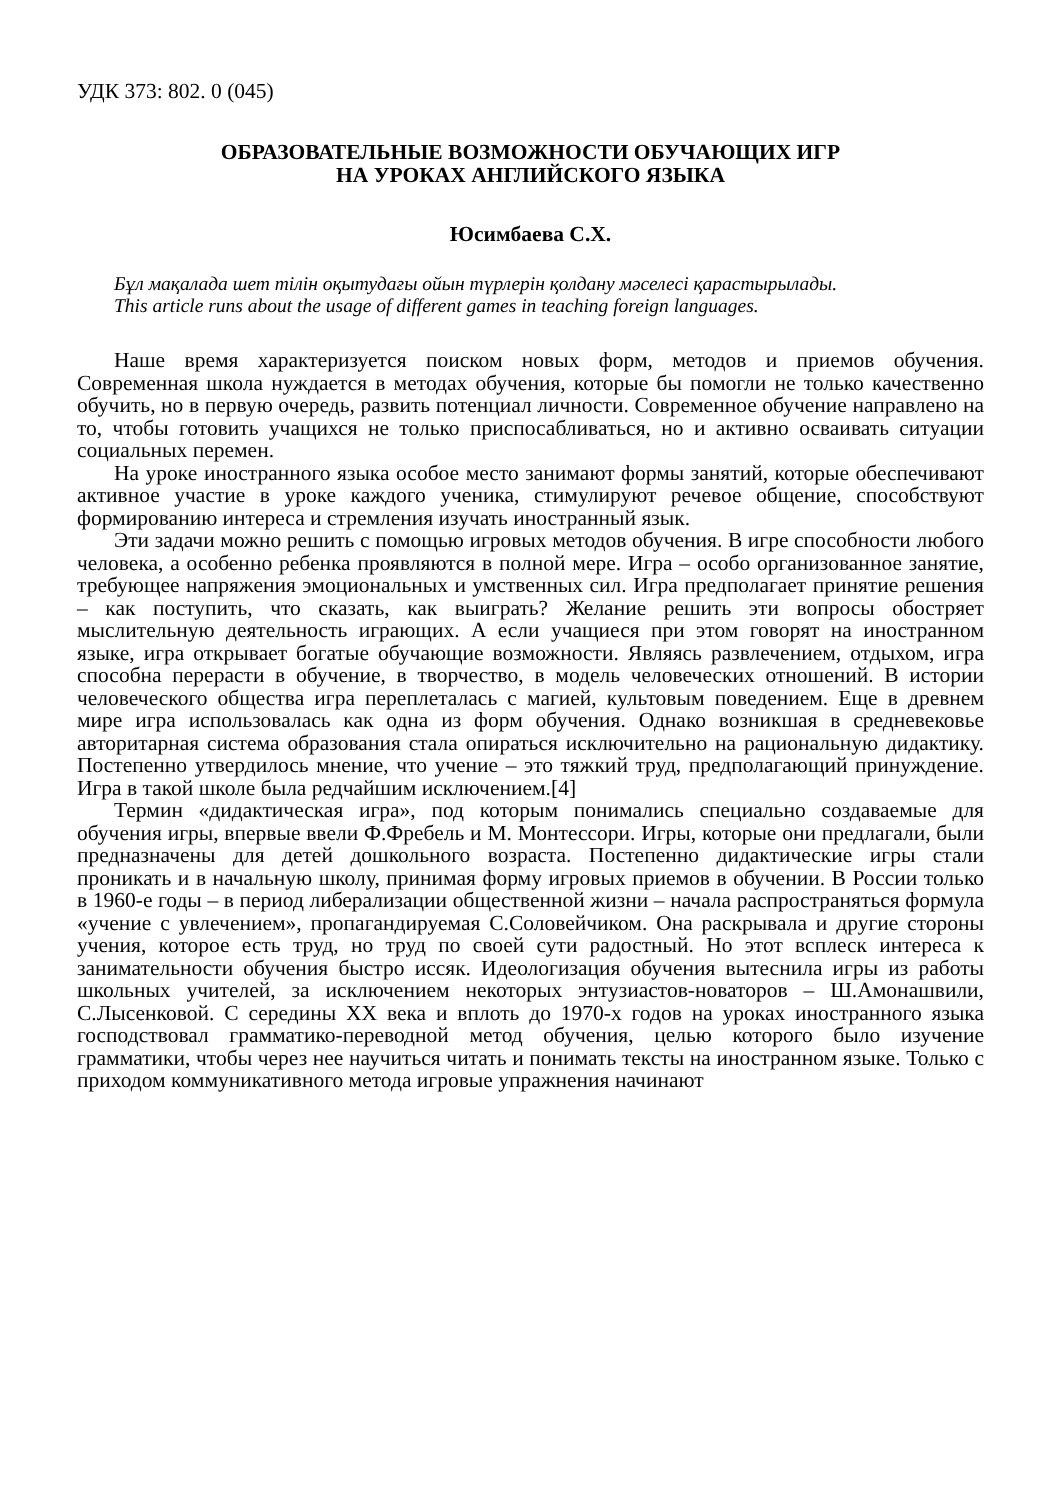УДК 373: 802. 0 (045)
ОБРАЗОВАТЕЛЬНЫЕ ВОЗМОЖНОСТИ ОБУЧАЮЩИХ ИГР
НА УРОКАХ АНГЛИЙСКОГО ЯЗЫКА
Юсимбаева С.Х.
Бұл мақалада шет тілін оқытудағы ойын түрлерін қолдану мәселесі қарастырылады.
This article runs about the usage of different games in teaching foreign languages.
Наше время характеризуется поиском новых форм, методов и приемов обучения. Современная школа нуждается в методах обучения, которые бы помогли не только качественно обучить, но в первую очередь, развить потенциал личности. Современное обучение направлено на то, чтобы готовить учащихся не только приспосабливаться, но и активно осваивать ситуации социальных перемен.
На уроке иностранного языка особое место занимают формы занятий, которые обеспечивают активное участие в уроке каждого ученика, стимулируют речевое общение, способствуют формированию интереса и стремления изучать иностранный язык.
Эти задачи можно решить с помощью игровых методов обучения. В игре способности любого человека, а особенно ребенка проявляются в полной мере. Игра – особо организованное занятие, требующее напряжения эмоциональных и умственных сил. Игра предполагает принятие решения – как поступить, что сказать, как выиграть? Желание решить эти вопросы обостряет мыслительную деятельность играющих. А если учащиеся при этом говорят на иностранном языке, игра открывает богатые обучающие возможности. Являясь развлечением, отдыхом, игра способна перерасти в обучение, в творчество, в модель человеческих отношений. В истории человеческого общества игра переплеталась с магией, культовым поведением. Еще в древнем мире игра использовалась как одна из форм обучения. Однако возникшая в средневековье авторитарная система образования стала опираться исключительно на рациональную дидактику. Постепенно утвердилось мнение, что учение – это тяжкий труд, предполагающий принуждение. Игра в такой школе была редчайшим исключением.[4]
Термин «дидактическая игра», под которым понимались специально создаваемые для обучения игры, впервые ввели Ф.Фребель и М. Монтессори. Игры, которые они предлагали, были предназначены для детей дошкольного возраста. Постепенно дидактические игры стали проникать и в начальную школу, принимая форму игровых приемов в обучении. В России только в 1960-е годы – в период либерализации общественной жизни – начала распространяться формула «учение с увлечением», пропагандируемая С.Соловейчиком. Она раскрывала и другие стороны учения, которое есть труд, но труд по своей сути радостный. Но этот всплеск интереса к занимательности обучения быстро иссяк. Идеологизация обучения вытеснила игры из работы школьных учителей, за исключением некоторых энтузиастов-новаторов – Ш.Амонашвили, С.Лысенковой. С середины XX века и вплоть до 1970-х годов на уроках иностранного языка господствовал грамматико-переводной метод обучения, целью которого было изучение грамматики, чтобы через нее научиться читать и понимать тексты на иностранном языке. Только с приходом коммуникативного метода игровые упражнения начинают